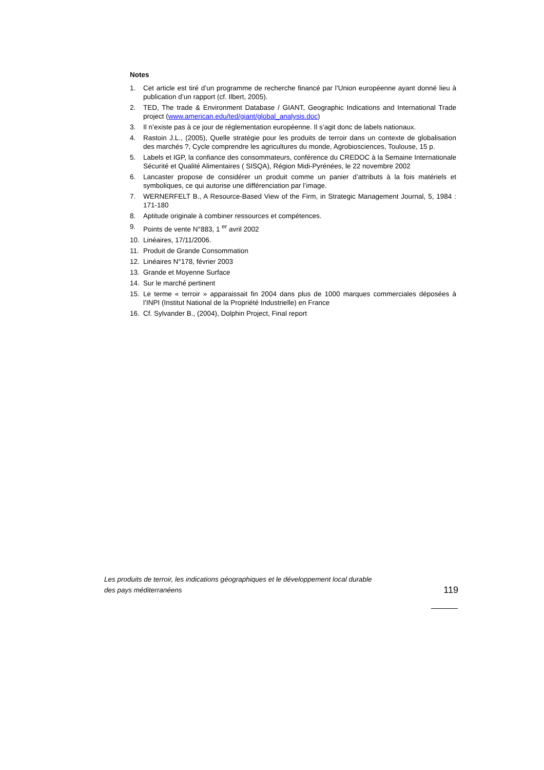Notes
1. Cet article est tiré d’un programme de recherche financé par l’Union européenne ayant donné lieu à publication d’un rapport (cf. Ilbert, 2005).
2. TED, The trade & Environment Database / GIANT, Geographic Indications and International Trade project (www.american.edu/ted/giant/global_analysis.doc)
3. Il n’existe pas à ce jour de réglementation européenne. Il s’agit donc de labels nationaux.
4. Rastoin J.L., (2005), Quelle stratégie pour les produits de terroir dans un contexte de globalisation des marchés ?, Cycle comprendre les agricultures du monde, Agrobiosciences, Toulouse, 15 p.
5. Labels et IGP, la confiance des consommateurs, conférence du CREDOC à la Semaine Internationale Sécurité et Qualité Alimentaires ( SISQA), Région Midi-Pyrénées, le 22 novembre 2002
6. Lancaster propose de considérer un produit comme un panier d’attributs à la fois matériels et symboliques, ce qui autorise une différenciation par l’image.
7. WERNERFELT B., A Resource-Based View of the Firm, in Strategic Management Journal, 5, 1984 : 171-180
8. Aptitude originale à combiner ressources et compétences.
9. Points de vente N°883, 1 <sup>er</sup> avril 2002
10. Linéaires, 17/11/2006.
11. Produit de Grande Consommation
12. Linéaires N°178, février 2003
13. Grande et Moyenne Surface
14. Sur le marché pertinent
15. Le terme « terroir » apparaissait fin 2004 dans plus de 1000 marques commerciales déposées à l’INPI (Institut National de la Propriété Industrielle) en France
16. Cf. Sylvander B., (2004), Dolphin Project, Final report
Les produits de terroir, les indications géographiques et le développement local durable
des pays méditerranéens 119